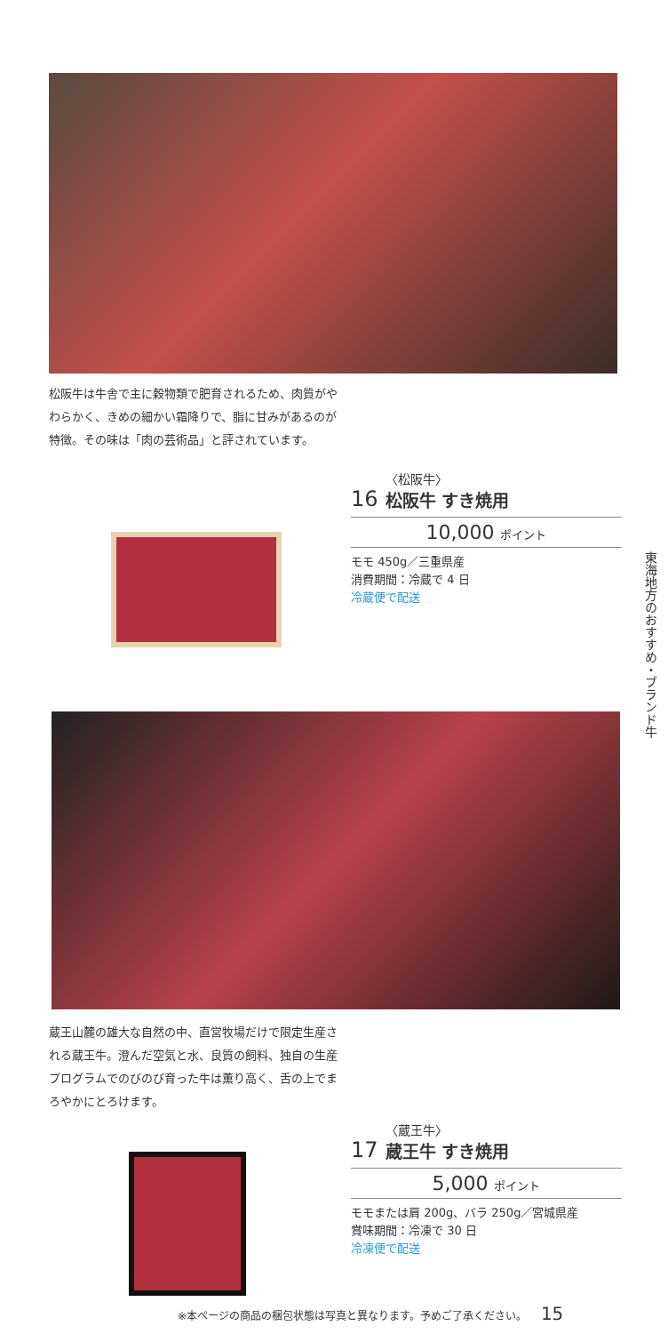松阪牛は牛舎で主に穀物類で肥育されるため、肉質がやわらかく、きめの細かい霜降りで、脂に甘みがあるのが特徴。その味は「肉の芸術品」と評されています。
16
〈松阪牛〉
松阪牛 すき焼用
10,000 ポイント
モモ 450g／三重県産
消費期間：冷蔵で 4 日
冷蔵便で配送
東海地方のおすすめ・ブランド牛
蔵王山麓の雄大な自然の中、直営牧場だけで限定生産される蔵王牛。澄んだ空気と水、良質の飼料、独自の生産プログラムでのびのび育った牛は薫り高く、舌の上でまろやかにとろけます。
17
〈蔵王牛〉
蔵王牛 すき焼用
5,000 ポイント
モモまたは肩 200g、バラ 250g／宮城県産
賞味期間：冷凍で 30 日
冷凍便で配送
※本ページの商品の梱包状態は写真と異なります。予めご了承ください。 15